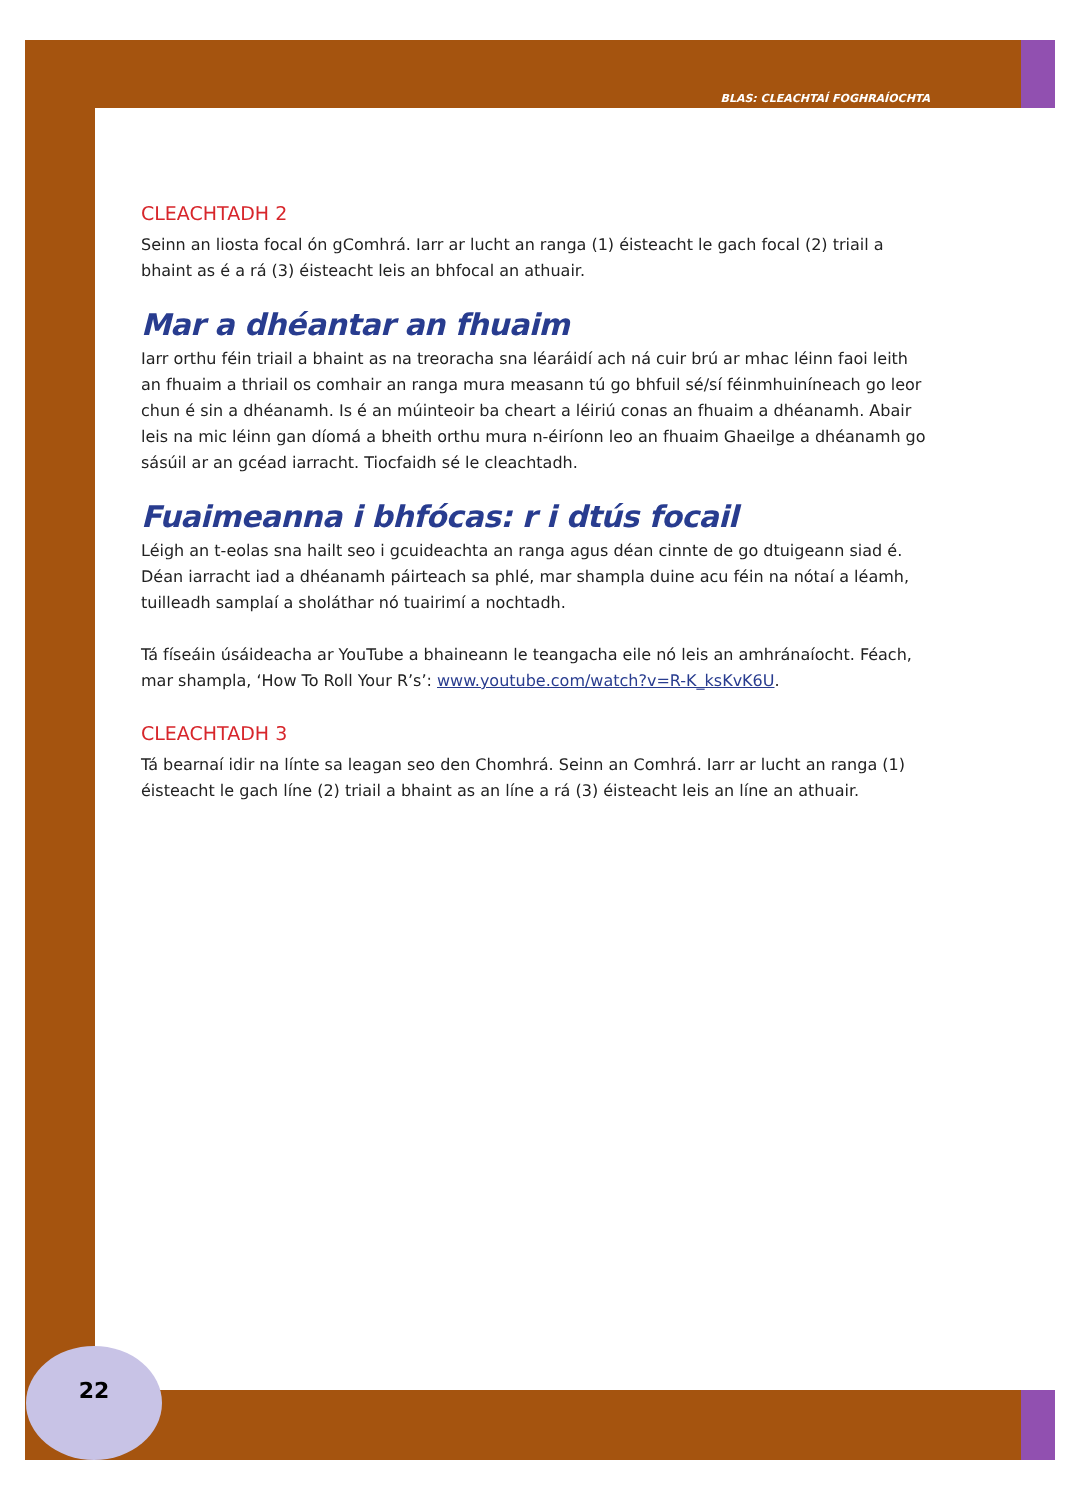BLAS: CLEACHTAÍ FOGHRAÍOCHTA
CLEACHTADH 2
Seinn an liosta focal ón gComhrá. Iarr ar lucht an ranga (1) éisteacht le gach focal (2) triail a bhaint as é a rá (3) éisteacht leis an bhfocal an athuair.
Mar a dhéantar an fhuaim
Iarr orthu féin triail a bhaint as na treoracha sna léaráidí ach ná cuir brú ar mhac léinn faoi leith an fhuaim a thriail os comhair an ranga mura measann tú go bhfuil sé/sí féinmhuiníneach go leor chun é sin a dhéanamh. Is é an múinteoir ba cheart a léiriú conas an fhuaim a dhéanamh. Abair leis na mic léinn gan díomá a bheith orthu mura n-éiríonn leo an fhuaim Ghaeilge a dhéanamh go sásúil ar an gcéad iarracht. Tiocfaidh sé le cleachtadh.
Fuaimeanna i bhfócas: r i dtús focail
Léigh an t-eolas sna hailt seo i gcuideachta an ranga agus déan cinnte de go dtuigeann siad é. Déan iarracht iad a dhéanamh páirteach sa phlé, mar shampla duine acu féin na nótaí a léamh, tuilleadh samplaí a sholáthar nó tuairimí a nochtadh.
Tá físeáin úsáideacha ar YouTube a bhaineann le teangacha eile nó leis an amhránaíocht. Féach, mar shampla, ‘How To Roll Your R’s’: www.youtube.com/watch?v=R-K_ksKvK6U.
CLEACHTADH 3
Tá bearnaí idir na línte sa leagan seo den Chomhrá. Seinn an Comhrá. Iarr ar lucht an ranga (1) éisteacht le gach líne (2) triail a bhaint as an líne a rá (3) éisteacht leis an líne an athuair.
22